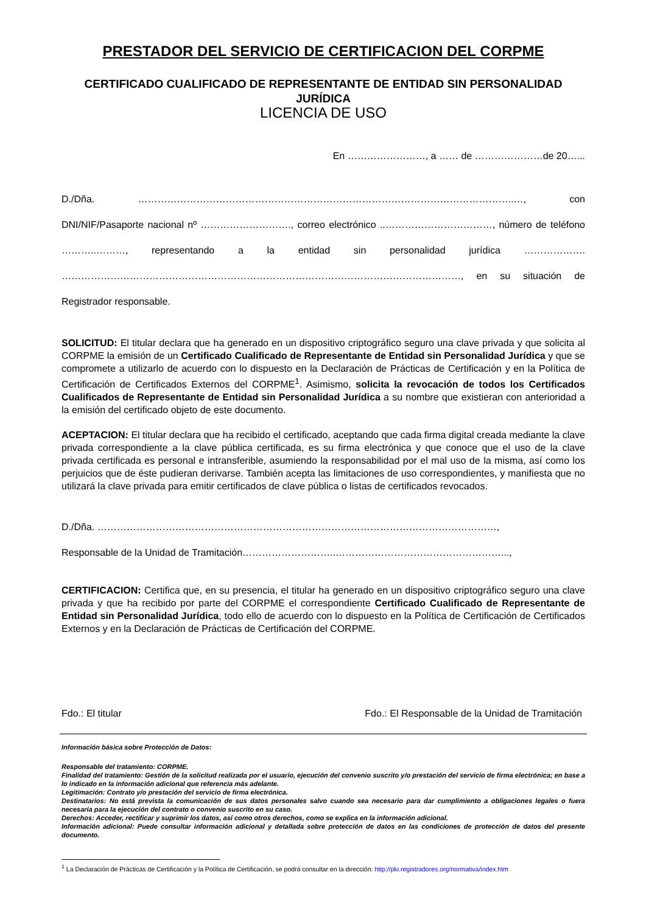PRESTADOR DEL SERVICIO DE CERTIFICACION DEL CORPME
CERTIFICADO CUALIFICADO DE REPRESENTANTE DE ENTIDAD SIN PERSONALIDAD JURÍDICA
LICENCIA DE USO
En ……………………, a …… de …………………de 20…...
D./Dña. ……………………………………………………………………………………………………..…, con DNI/NIF/Pasaporte nacional nº ………………………., correo electrónico ..……………………………, número de teléfono ………..………, representando a la entidad sin personalidad jurídica ………………. ……………………………………………………………………………………………………………, en su situación de Registrador responsable.
SOLICITUD: El titular declara que ha generado en un dispositivo criptográfico seguro una clave privada y que solicita al CORPME la emisión de un Certificado Cualificado de Representante de Entidad sin Personalidad Jurídica y que se compromete a utilizarlo de acuerdo con lo dispuesto en la Declaración de Prácticas de Certificación y en la Política de Certificación de Certificados Externos del CORPME<sup>1</sup>. Asimismo, solicita la revocación de todos los Certificados Cualificados de Representante de Entidad sin Personalidad Jurídica a su nombre que existieran con anterioridad a la emisión del certificado objeto de este documento.
ACEPTACION: El titular declara que ha recibido el certificado, aceptando que cada firma digital creada mediante la clave privada correspondiente a la clave pública certificada, es su firma electrónica y que conoce que el uso de la clave privada certificada es personal e intransferible, asumiendo la responsabilidad por el mal uso de la misma, así como los perjuicios que de éste pudieran derivarse. También acepta las limitaciones de uso correspondientes, y manifiesta que no utilizará la clave privada para emitir certificados de clave pública o listas de certificados revocados.
D./Dña. ……………………………………………………………………………………………………………,
Responsable de la Unidad de Tramitación………………………..……………………………………………...,
CERTIFICACION: Certifica que, en su presencia, el titular ha generado en un dispositivo criptográfico seguro una clave privada y que ha recibido por parte del CORPME el correspondiente Certificado Cualificado de Representante de Entidad sin Personalidad Jurídica, todo ello de acuerdo con lo dispuesto en la Política de Certificación de Certificados Externos y en la Declaración de Prácticas de Certificación del CORPME.
Fdo.: El titular Fdo.: El Responsable de la Unidad de Tramitación
Información básica sobre Protección de Datos:
Responsable del tratamiento: CORPME.
Finalidad del tratamiento: Gestión de la solicitud realizada por el usuario, ejecución del convenio suscrito y/o prestación del servicio de firma electrónica; en base a lo indicado en la información adicional que referencia más adelante.
Legitimación: Contrato y/o prestación del servicio de firma electrónica.
Destinatarios: No está prevista la comunicación de sus datos personales salvo cuando sea necesario para dar cumplimiento a obligaciones legales o fuera necesaria para la ejecución del contrato o convenio suscrito en su caso.
Derechos: Acceder, rectificar y suprimir los datos, así como otros derechos, como se explica en la información adicional.
Información adicional: Puede consultar información adicional y detallada sobre protección de datos en las condiciones de protección de datos del presente documento.
<sup>1</sup> La Declaración de Prácticas de Certificación y la Política de Certificación, se podrá consultar en la dirección: http://pki.registradores.org/normativa/index.htm